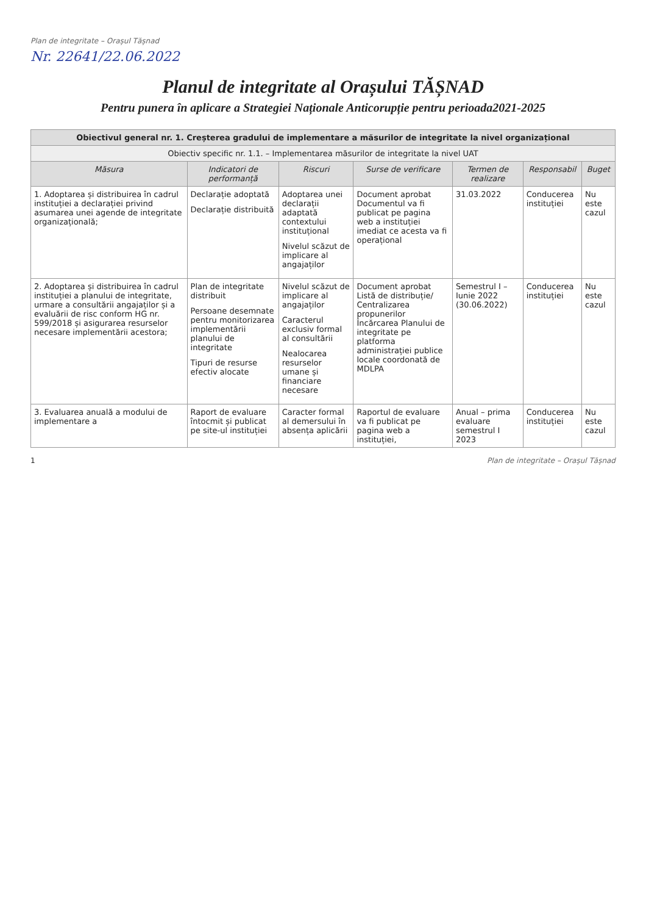Plan de integritate – Orașul Tășnad
Nr. 22641/22.06.2022
Planul de integritate al Orașului TĂȘNAD
Pentru punera în aplicare a Strategiei Naționale Anticorupție pentru perioada2021-2025
| Obiectivul general nr. 1. Creșterea gradului de implementare a măsurilor de integritate la nivel organizațional | | | | | | |
| Obiectiv specific nr. 1.1. – Implementarea măsurilor de integritate la nivel UAT | | | | | | |
| Măsura | Indicatori de performanță | Riscuri | Surse de verificare | Termen de realizare | Responsabil | Buget |
| 1. Adoptarea și distribuirea în cadrul instituției a declarației privind asumarea unei agende de integritate organizațională; | Declarație adoptată Declarație distribuită | Adoptarea unei declarații adaptată contextului instituțional Nivelul scăzut de implicare al angajaților | Document aprobat Documentul va fi publicat pe pagina web a instituției imediat ce acesta va fi operațional | 31.03.2022 | Conducerea instituției | Nu este cazul |
| 2. Adoptarea și distribuirea în cadrul instituției a planului de integritate, urmare a consultării angajaților și a evaluării de risc conform HG nr. 599/2018 și asigurarea resurselor necesare implementării acestora; | Plan de integritate distribuit Persoane desemnate pentru monitorizarea implementării planului de integritate Tipuri de resurse efectiv alocate | Nivelul scăzut de implicare al angajaților Caracterul exclusiv formal al consultării Nealocarea resurselor umane și financiare necesare | Document aprobat Listă de distribuție/ Centralizarea propunerilor Încărcarea Planului de integritate pe platforma administrației publice locale coordonată de MDLPA | Semestrul I – Iunie 2022 (30.06.2022) | Conducerea instituției | Nu este cazul |
| 3. Evaluarea anuală a modului de implementare a | Raport de evaluare întocmit și publicat pe site-ul instituției | Caracter formal al demersului în absența aplicării | Raportul de evaluare va fi publicat pe pagina web a instituției, | Anual – prima evaluare semestrul I 2023 | Conducerea instituției | Nu este cazul |
1 Plan de integritate – Orașul Tășnad